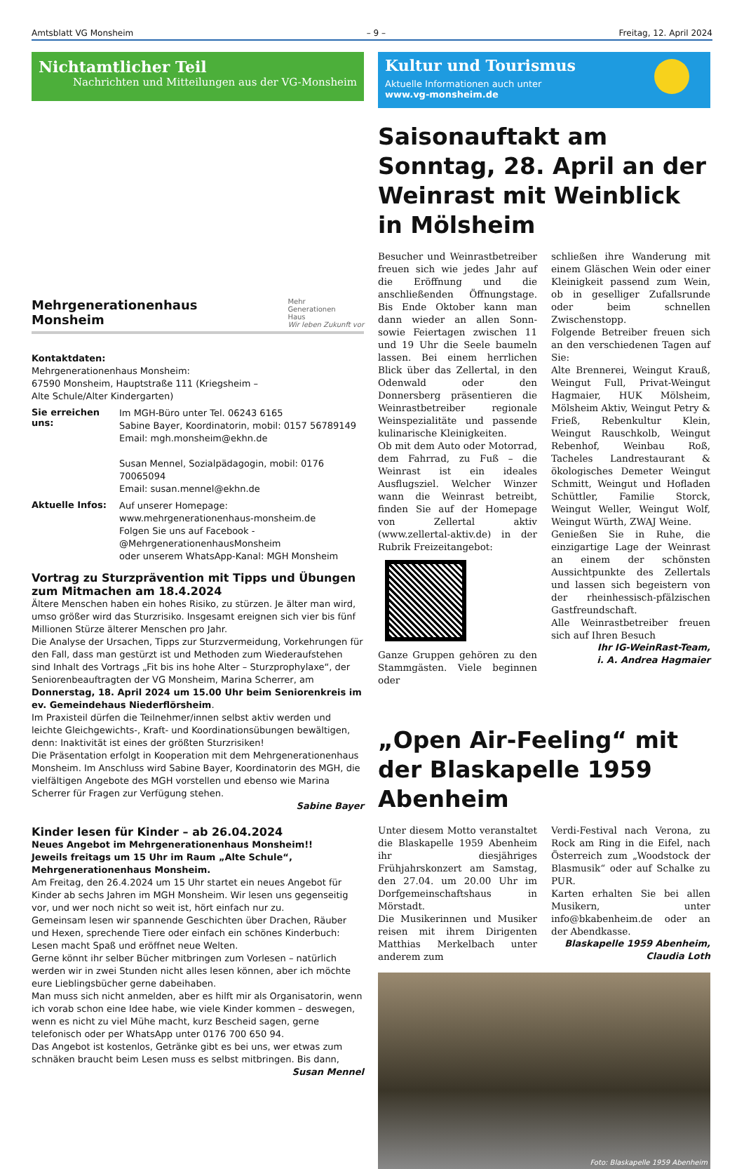Amtsblatt VG Monsheim – 9 – Freitag, 12. April 2024
Nichtamtlicher Teil
Nachrichten und Mitteilungen aus der VG-Monsheim
Mehrgenerationenhaus
Monsheim
Mehr
Generationen
Haus
Wir leben Zukunft vor
Kontaktdaten:
Mehrgenerationenhaus Monsheim:
67590 Monsheim, Hauptstraße 111 (Kriegsheim –
Alte Schule/Alter Kindergarten)
Sie erreichen uns:
Im MGH-Büro unter Tel. 06243 6165
Sabine Bayer, Koordinatorin, mobil: 0157 56789149
Email: mgh.monsheim@ekhn.de
Susan Mennel, Sozialpädagogin, mobil: 0176 70065094
Email: susan.mennel@ekhn.de
Aktuelle Infos:
Auf unserer Homepage:
www.mehrgenerationenhaus-monsheim.de
Folgen Sie uns auf Facebook -
@MehrgenerationenhausMonsheim
oder unserem WhatsApp-Kanal: MGH Monsheim
Vortrag zu Sturzprävention mit Tipps und Übungen zum Mitmachen am 18.4.2024
Ältere Menschen haben ein hohes Risiko, zu stürzen. Je älter man wird, umso größer wird das Sturzrisiko. Insgesamt ereignen sich vier bis fünf Millionen Stürze älterer Menschen pro Jahr.
Die Analyse der Ursachen, Tipps zur Sturzvermeidung, Vorkehrungen für den Fall, dass man gestürzt ist und Methoden zum Wiederaufstehen sind Inhalt des Vortrags „Fit bis ins hohe Alter – Sturzprophylaxe“, der Seniorenbeauftragten der VG Monsheim, Marina Scherrer, am Donnerstag, 18. April 2024 um 15.00 Uhr beim Seniorenkreis im ev. Gemeindehaus Niederflörsheim.
Im Praxisteil dürfen die Teilnehmer/innen selbst aktiv werden und leichte Gleichgewichts-, Kraft- und Koordinationsübungen bewältigen, denn: Inaktivität ist eines der größten Sturzrisiken!
Die Präsentation erfolgt in Kooperation mit dem Mehrgenerationenhaus Monsheim. Im Anschluss wird Sabine Bayer, Koordinatorin des MGH, die vielfältigen Angebote des MGH vorstellen und ebenso wie Marina Scherrer für Fragen zur Verfügung stehen.
Sabine Bayer
Kinder lesen für Kinder – ab 26.04.2024
Neues Angebot im Mehrgenerationenhaus Monsheim!!
Jeweils freitags um 15 Uhr im Raum „Alte Schule“, Mehrgenerationenhaus Monsheim.
Am Freitag, den 26.4.2024 um 15 Uhr startet ein neues Angebot für Kinder ab sechs Jahren im MGH Monsheim. Wir lesen uns gegenseitig vor, und wer noch nicht so weit ist, hört einfach nur zu.
Gemeinsam lesen wir spannende Geschichten über Drachen, Räuber und Hexen, sprechende Tiere oder einfach ein schönes Kinderbuch: Lesen macht Spaß und eröffnet neue Welten.
Gerne könnt ihr selber Bücher mitbringen zum Vorlesen – natürlich werden wir in zwei Stunden nicht alles lesen können, aber ich möchte eure Lieblingsbücher gerne dabeihaben.
Man muss sich nicht anmelden, aber es hilft mir als Organisatorin, wenn ich vorab schon eine Idee habe, wie viele Kinder kommen – deswegen, wenn es nicht zu viel Mühe macht, kurz Bescheid sagen, gerne telefonisch oder per WhatsApp unter 0176 700 650 94.
Das Angebot ist kostenlos, Getränke gibt es bei uns, wer etwas zum schnäken braucht beim Lesen muss es selbst mitbringen. Bis dann, Susan Mennel
Kultur und Tourismus
Aktuelle Informationen auch unter
www.vg-monsheim.de
Saisonauftakt am Sonntag, 28. April an der Weinrast mit Weinblick in Mölsheim
Besucher und Weinrastbetreiber freuen sich wie jedes Jahr auf die Eröffnung und die anschließenden Öffnungstage. Bis Ende Oktober kann man dann wieder an allen Sonn- sowie Feiertagen zwischen 11 und 19 Uhr die Seele baumeln lassen. Bei einem herrlichen Blick über das Zellertal, in den Odenwald oder den Donnersberg präsentieren die Weinrastbetreiber regionale Weinspezialitäte und passende kulinarische Kleinigkeiten.
Ob mit dem Auto oder Motorrad, dem Fahrrad, zu Fuß – die Weinrast ist ein ideales Ausflugsziel. Welcher Winzer wann die Weinrast betreibt, finden Sie auf der Homepage von Zellertal aktiv (www.zellertal-aktiv.de) in der Rubrik Freizeitangebot:
Ganze Gruppen gehören zu den Stammgästen. Viele beginnen oder
schließen ihre Wanderung mit einem Gläschen Wein oder einer Kleinigkeit passend zum Wein, ob in geselliger Zufallsrunde oder beim schnellen Zwischenstopp.
Folgende Betreiber freuen sich an den verschiedenen Tagen auf Sie:
Alte Brennerei, Weingut Krauß, Weingut Full, Privat-Weingut Hagmaier, HUK Mölsheim, Mölsheim Aktiv, Weingut Petry & Frieß, Rebenkultur Klein, Weingut Rauschkolb, Weingut Rebenhof, Weinbau Roß, Tacheles Landrestaurant & ökologisches Demeter Weingut Schmitt, Weingut und Hofladen Schüttler, Familie Storck, Weingut Weller, Weingut Wolf, Weingut Würth, ZWAJ Weine.
Genießen Sie in Ruhe, die einzigartige Lage der Weinrast an einem der schönsten Aussichtpunkte des Zellertals und lassen sich begeistern von der rheinhessisch-pfälzischen Gastfreundschaft.
Alle Weinrastbetreiber freuen sich auf Ihren Besuch
Ihr IG-WeinRast-Team,
i. A. Andrea Hagmaier
„Open Air-Feeling“ mit der Blaskapelle 1959 Abenheim
Unter diesem Motto veranstaltet die Blaskapelle 1959 Abenheim ihr diesjähriges Frühjahrskonzert am Samstag, den 27.04. um 20.00 Uhr im Dorfgemeinschaftshaus in Mörstadt.
Die Musikerinnen und Musiker reisen mit ihrem Dirigenten Matthias Merkelbach unter anderem zum
Verdi-Festival nach Verona, zu Rock am Ring in die Eifel, nach Österreich zum „Woodstock der Blasmusik“ oder auf Schalke zu PUR.
Karten erhalten Sie bei allen Musikern, unter info@bkabenheim.de oder an der Abendkasse.
Blaskapelle 1959 Abenheim,
Claudia Loth
Foto: Blaskapelle 1959 Abenheim